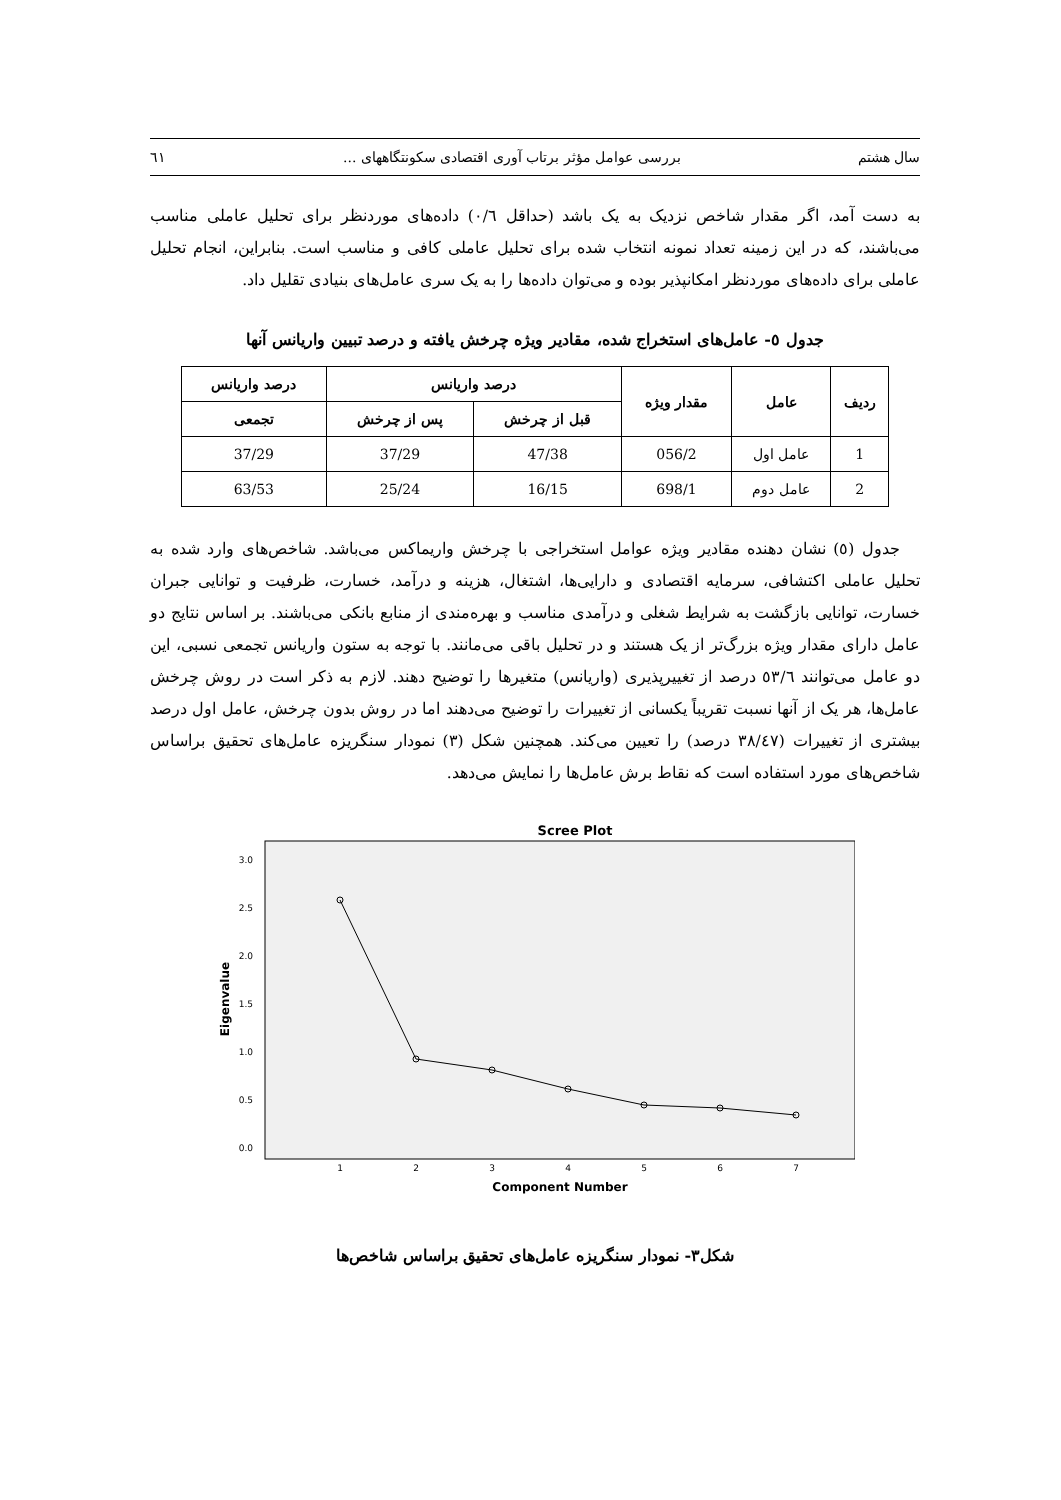سال هشتم بررسی عوامل مؤثر برتاب آوری اقتصادی سکونتگاههای ... ٦١
به دست آمد، اگر مقدار شاخص نزدیک به یک باشد (حداقل ٠/٦) داده‌های موردنظر برای تحلیل عاملی مناسب می‌باشند، که در این زمینه تعداد نمونه انتخاب شده برای تحلیل عاملی کافی و مناسب است. بنابراین، انجام تحلیل عاملی برای داده‌های موردنظر امکانپذیر بوده و می‌توان داده‌ها را به یک سری عامل‌های بنیادی تقلیل داد.
جدول ٥- عامل‌های استخراج شده، مقادیر ویژه چرخش یافته و درصد تبیین واریانس آنها
| ردیف | عامل | مقدار ویژه | درصد واریانس | | درصد واریانس |
| --- | --- | --- | --- | --- | --- |
| | | | قبل از چرخش | پس از چرخش | تجمعی |
| 1 | عامل اول | 056/2 | 47/38 | 37/29 | 37/29 |
| 2 | عامل دوم | 698/1 | 16/15 | 25/24 | 63/53 |
جدول (٥) نشان دهنده مقادیر ویژه عوامل استخراجی با چرخش واریماکس می‌باشد. شاخص‌های وارد شده به تحلیل عاملی اکتشافی، سرمایه اقتصادی و دارایی‌ها، اشتغال، هزینه و درآمد، خسارت، ظرفیت و توانایی جبران خسارت، توانایی بازگشت به شرایط شغلی و درآمدی مناسب و بهره‌مندی از منابع بانکی می‌باشند. بر اساس نتایج دو عامل دارای مقدار ویژه بزرگ‌تر از یک هستند و در تحلیل باقی می‌مانند. با توجه به ستون واریانس تجمعی نسبی، این دو عامل می‌توانند ٥٣/٦ درصد از تغییرپذیری (واریانس) متغیرها را توضیح دهند. لازم به ذکر است در روش چرخش عامل‌ها، هر یک از آنها نسبت تقریباً یکسانی از تغییرات را توضیح می‌دهند اما در روش بدون چرخش، عامل اول درصد بیشتری از تغییرات (٣٨/٤٧ درصد) را تعیین می‌کند. همچنین شکل (٣) نمودار سنگریزه عامل‌های تحقیق براساس شاخص‌های مورد استفاده است که نقاط برش عامل‌ها را نمایش می‌دهد.
Scree Plot
3.0
2.5
2.0
1.5
1.0
0.5
0.0
Eigenvalue
1
2
3
4
5
6
7
Component Number
شکل٣- نمودار سنگریزه عامل‌های تحقیق براساس شاخص‌ها